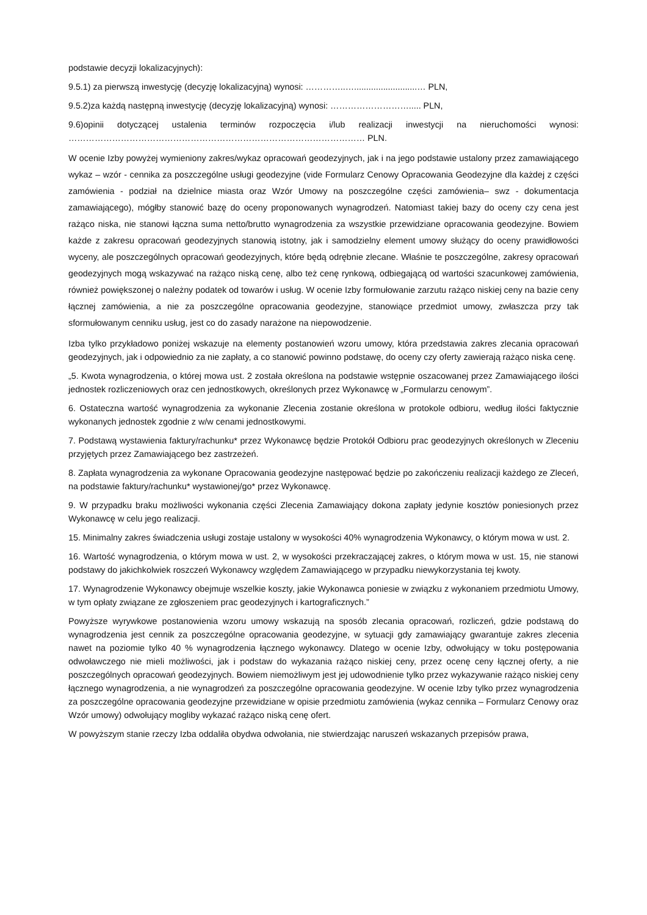podstawie decyzji lokalizacyjnych):
9.5.1) za pierwszą inwestycję (decyzję lokalizacyjną) wynosi: …………..…..........................… PLN,
9.5.2)za każdą następną inwestycję (decyzję lokalizacyjną) wynosi: ………………………..... PLN,
9.6)opinii dotyczącej ustalenia terminów rozpoczęcia i/lub realizacji inwestycji na nieruchomości wynosi: ………………………………………………………………………………………… PLN.
W ocenie Izby powyżej wymieniony zakres/wykaz opracowań geodezyjnych, jak i na jego podstawie ustalony przez zamawiającego wykaz – wzór - cennika za poszczególne usługi geodezyjne (vide Formularz Cenowy Opracowania Geodezyjne dla każdej z części zamówienia - podział na dzielnice miasta oraz Wzór Umowy na poszczególne części zamówienia– swz - dokumentacja zamawiającego), mógłby stanowić bazę do oceny proponowanych wynagrodzeń. Natomiast takiej bazy do oceny czy cena jest rażąco niska, nie stanowi łączna suma netto/brutto wynagrodzenia za wszystkie przewidziane opracowania geodezyjne. Bowiem każde z zakresu opracowań geodezyjnych stanowią istotny, jak i samodzielny element umowy służący do oceny prawidłowości wyceny, ale poszczególnych opracowań geodezyjnych, które będą odrębnie zlecane. Właśnie te poszczególne, zakresy opracowań geodezyjnych mogą wskazywać na rażąco niską cenę, albo też cenę rynkową, odbiegającą od wartości szacunkowej zamówienia, również powiększonej o należny podatek od towarów i usług. W ocenie Izby formułowanie zarzutu rażąco niskiej ceny na bazie ceny łącznej zamówienia, a nie za poszczególne opracowania geodezyjne, stanowiące przedmiot umowy, zwłaszcza przy tak sformułowanym cenniku usług, jest co do zasady narażone na niepowodzenie.
Izba tylko przykładowo poniżej wskazuje na elementy postanowień wzoru umowy, która przedstawia zakres zlecania opracowań geodezyjnych, jak i odpowiednio za nie zapłaty, a co stanowić powinno podstawę, do oceny czy oferty zawierają rażąco niska cenę.
„5. Kwota wynagrodzenia, o której mowa ust. 2 została określona na podstawie wstępnie oszacowanej przez Zamawiającego ilości jednostek rozliczeniowych oraz cen jednostkowych, określonych przez Wykonawcę w „Formularzu cenowym”.
6. Ostateczna wartość wynagrodzenia za wykonanie Zlecenia zostanie określona w protokole odbioru, według ilości faktycznie wykonanych jednostek zgodnie z w/w cenami jednostkowymi.
7. Podstawą wystawienia faktury/rachunku* przez Wykonawcę będzie Protokół Odbioru prac geodezyjnych określonych w Zleceniu przyjętych przez Zamawiającego bez zastrzeżeń.
8. Zapłata wynagrodzenia za wykonane Opracowania geodezyjne następować będzie po zakończeniu realizacji każdego ze Zleceń, na podstawie faktury/rachunku* wystawionej/go* przez Wykonawcę.
9. W przypadku braku możliwości wykonania części Zlecenia Zamawiający dokona zapłaty jedynie kosztów poniesionych przez Wykonawcę w celu jego realizacji.
15. Minimalny zakres świadczenia usługi zostaje ustalony w wysokości 40% wynagrodzenia Wykonawcy, o którym mowa w ust. 2.
16. Wartość wynagrodzenia, o którym mowa w ust. 2, w wysokości przekraczającej zakres, o którym mowa w ust. 15, nie stanowi podstawy do jakichkolwiek roszczeń Wykonawcy względem Zamawiającego w przypadku niewykorzystania tej kwoty.
17. Wynagrodzenie Wykonawcy obejmuje wszelkie koszty, jakie Wykonawca poniesie w związku z wykonaniem przedmiotu Umowy, w tym opłaty związane ze zgłoszeniem prac geodezyjnych i kartograficznych.”
Powyższe wyrywkowe postanowienia wzoru umowy wskazują na sposób zlecania opracowań, rozliczeń, gdzie podstawą do wynagrodzenia jest cennik za poszczególne opracowania geodezyjne, w sytuacji gdy zamawiający gwarantuje zakres zlecenia nawet na poziomie tylko 40 % wynagrodzenia łącznego wykonawcy. Dlatego w ocenie Izby, odwołujący w toku postępowania odwoławczego nie mieli możliwości, jak i podstaw do wykazania rażąco niskiej ceny, przez ocenę ceny łącznej oferty, a nie poszczególnych opracowań geodezyjnych. Bowiem niemożliwym jest jej udowodnienie tylko przez wykazywanie rażąco niskiej ceny łącznego wynagrodzenia, a nie wynagrodzeń za poszczególne opracowania geodezyjne. W ocenie Izby tylko przez wynagrodzenia za poszczególne opracowania geodezyjne przewidziane w opisie przedmiotu zamówienia (wykaz cennika – Formularz Cenowy oraz Wzór umowy) odwołujący mogliby wykazać rażąco niską cenę ofert.
W powyższym stanie rzeczy Izba oddaliła obydwa odwołania, nie stwierdzając naruszeń wskazanych przepisów prawa,